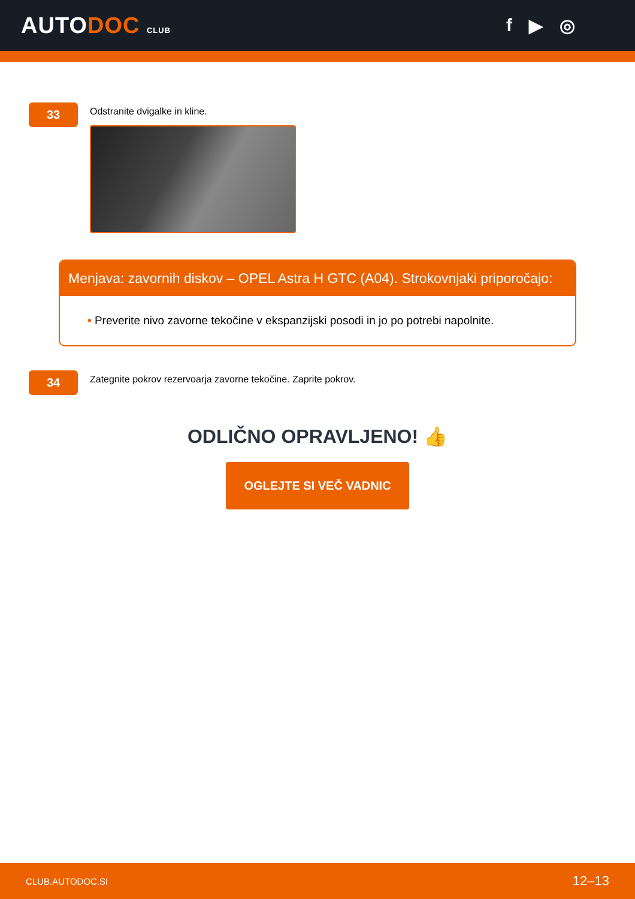AUTODOC CLUB
f ▶ ◎
33
Odstranite dvigalke in kline.
Menjava: zavornih diskov – OPEL Astra H GTC (A04). Strokovnjaki priporočajo:
• Preverite nivo zavorne tekočine v ekspanzijski posodi in jo po potrebi napolnite.
34
Zategnite pokrov rezervoarja zavorne tekočine. Zaprite pokrov.
ODLIČNO OPRAVLJENO! 👍
OGLEJTE SI VEČ VADNIC
CLUB.AUTODOC.SI 12–13